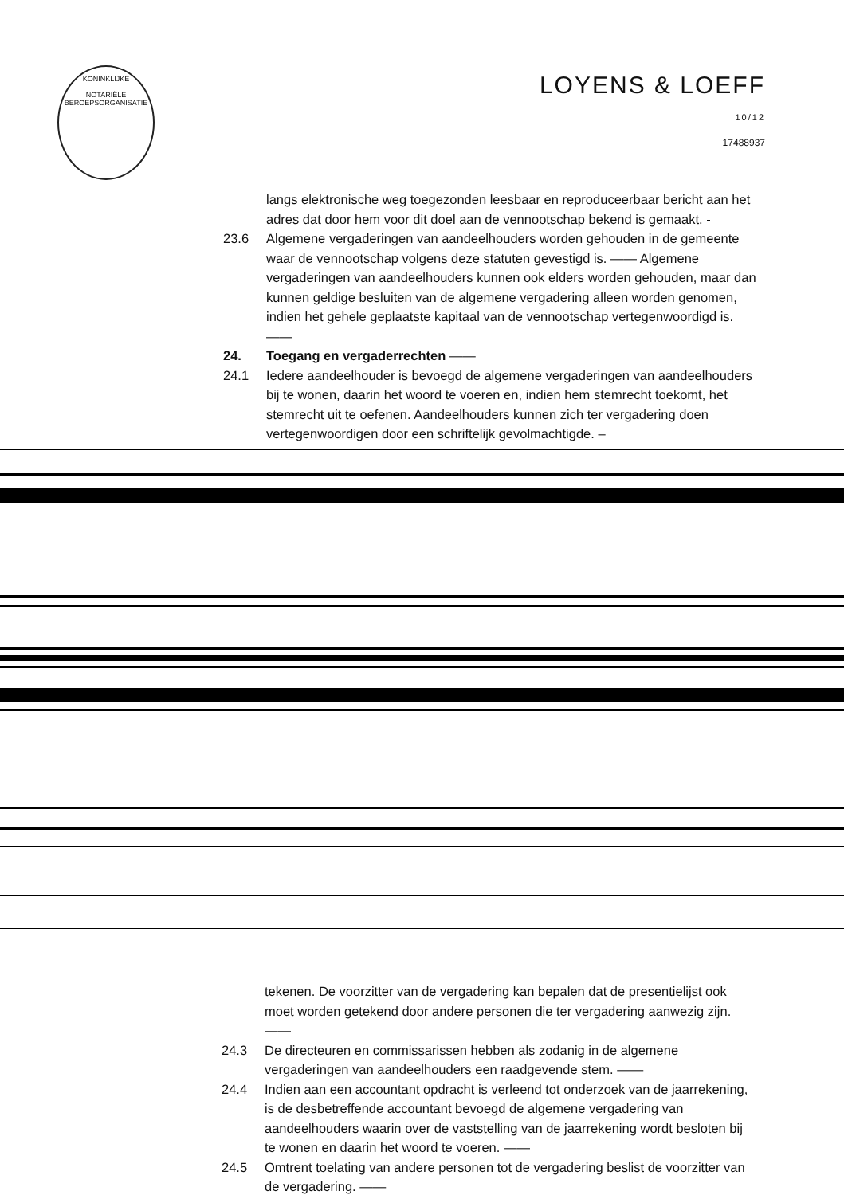KONINKLIJKE
NOTARIËLE
BEROEPSORGANISATIE
LOYENS & LOEFF 10/12
17488937
langs elektronische weg toegezonden leesbaar en reproduceerbaar bericht aan het adres dat door hem voor dit doel aan de vennootschap bekend is gemaakt. -
23.6 Algemene vergaderingen van aandeelhouders worden gehouden in de gemeente waar de vennootschap volgens deze statuten gevestigd is. —— Algemene vergaderingen van aandeelhouders kunnen ook elders worden gehouden, maar dan kunnen geldige besluiten van de algemene vergadering alleen worden genomen, indien het gehele geplaatste kapitaal van de vennootschap vertegenwoordigd is. ——
24. Toegang en vergaderrechten ——
24.1 Iedere aandeelhouder is bevoegd de algemene vergaderingen van aandeelhouders bij te wonen, daarin het woord te voeren en, indien hem stemrecht toekomt, het stemrecht uit te oefenen. Aandeelhouders kunnen zich ter vergadering doen vertegenwoordigen door een schriftelijk gevolmachtigde. –
tekenen. De voorzitter van de vergadering kan bepalen dat de presentielijst ook moet worden getekend door andere personen die ter vergadering aanwezig zijn. ——
24.3 De directeuren en commissarissen hebben als zodanig in de algemene vergaderingen van aandeelhouders een raadgevende stem. ——
24.4 Indien aan een accountant opdracht is verleend tot onderzoek van de jaarrekening, is de desbetreffende accountant bevoegd de algemene vergadering van aandeelhouders waarin over de vaststelling van de jaarrekening wordt besloten bij te wonen en daarin het woord te voeren. ——
24.5 Omtrent toelating van andere personen tot de vergadering beslist de voorzitter van de vergadering. ——